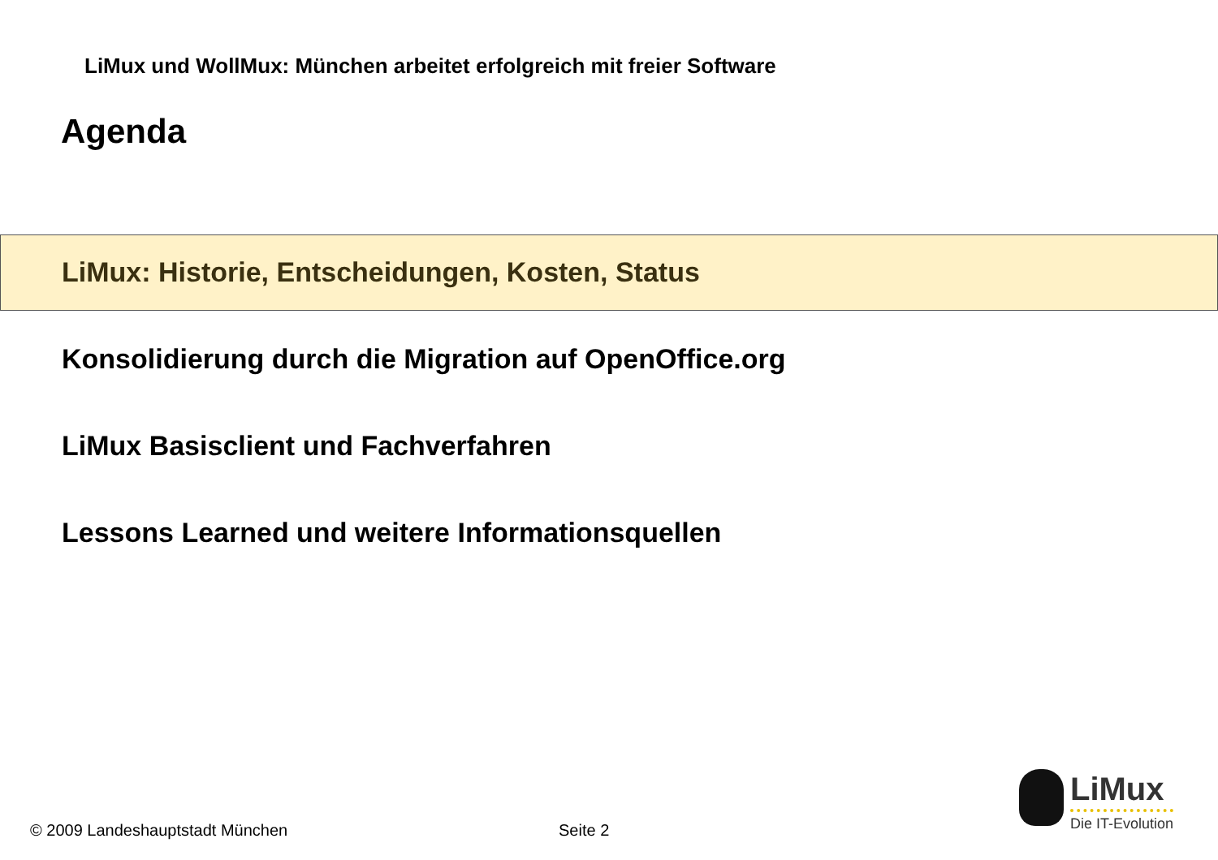LiMux und WollMux: München arbeitet erfolgreich mit freier Software
Agenda
LiMux: Historie, Entscheidungen, Kosten, Status
Konsolidierung durch die Migration auf OpenOffice.org
LiMux Basisclient und Fachverfahren
Lessons Learned und weitere Informationsquellen
© 2009 Landeshauptstadt München
Seite 2
LiMux
Die IT-Evolution